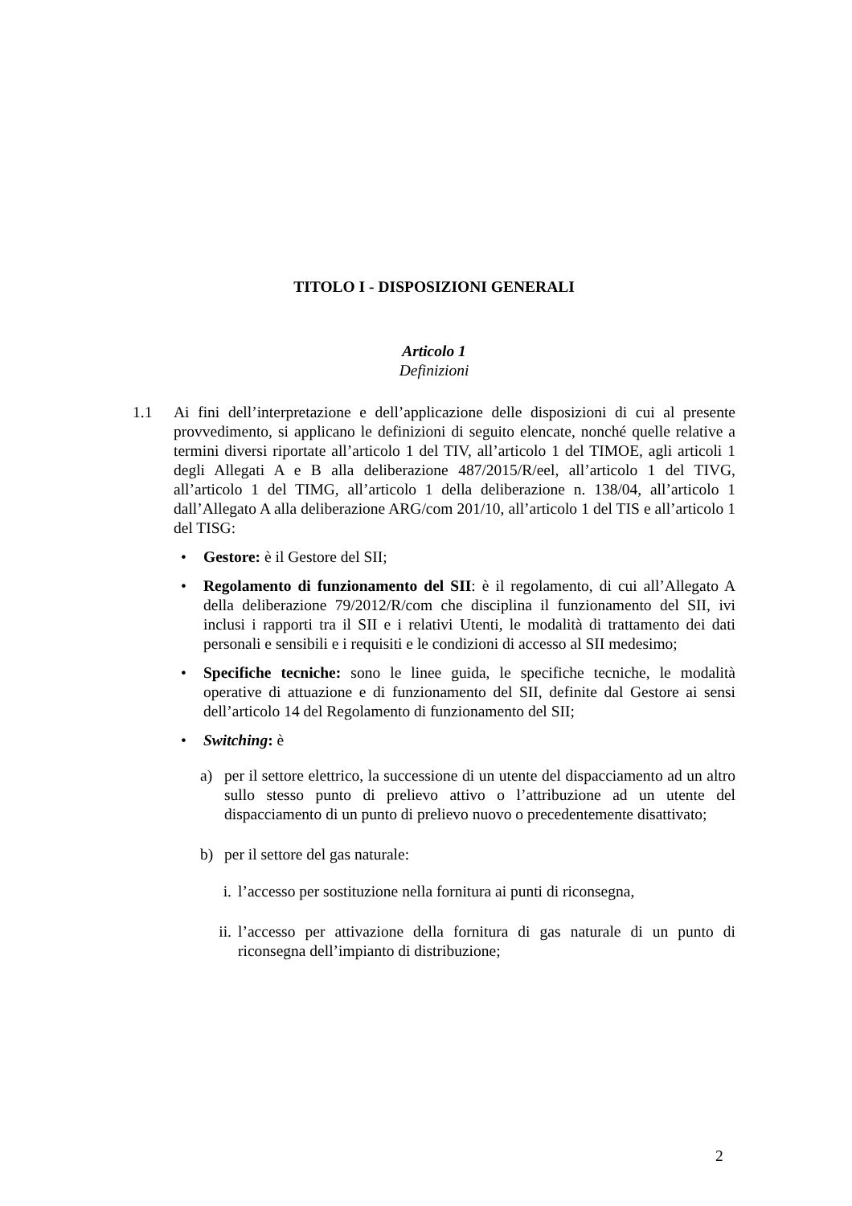TITOLO I - DISPOSIZIONI GENERALI
Articolo 1
Definizioni
1.1 Ai fini dell’interpretazione e dell’applicazione delle disposizioni di cui al presente provvedimento, si applicano le definizioni di seguito elencate, nonché quelle relative a termini diversi riportate all’articolo 1 del TIV, all’articolo 1 del TIMOE, agli articoli 1 degli Allegati A e B alla deliberazione 487/2015/R/eel, all’articolo 1 del TIVG, all’articolo 1 del TIMG, all’articolo 1 della deliberazione n. 138/04, all’articolo 1 dall’Allegato A alla deliberazione ARG/com 201/10, all’articolo 1 del TIS e all’articolo 1 del TISG:
• Gestore: è il Gestore del SII;
• Regolamento di funzionamento del SII: è il regolamento, di cui all’Allegato A della deliberazione 79/2012/R/com che disciplina il funzionamento del SII, ivi inclusi i rapporti tra il SII e i relativi Utenti, le modalità di trattamento dei dati personali e sensibili e i requisiti e le condizioni di accesso al SII medesimo;
• Specifiche tecniche: sono le linee guida, le specifiche tecniche, le modalità operative di attuazione e di funzionamento del SII, definite dal Gestore ai sensi dell’articolo 14 del Regolamento di funzionamento del SII;
• Switching: è
a) per il settore elettrico, la successione di un utente del dispacciamento ad un altro sullo stesso punto di prelievo attivo o l’attribuzione ad un utente del dispacciamento di un punto di prelievo nuovo o precedentemente disattivato;
b) per il settore del gas naturale:
i. l’accesso per sostituzione nella fornitura ai punti di riconsegna,
ii.
l’accesso per attivazione della fornitura di gas naturale di un punto di riconsegna dell’impianto di distribuzione;
2